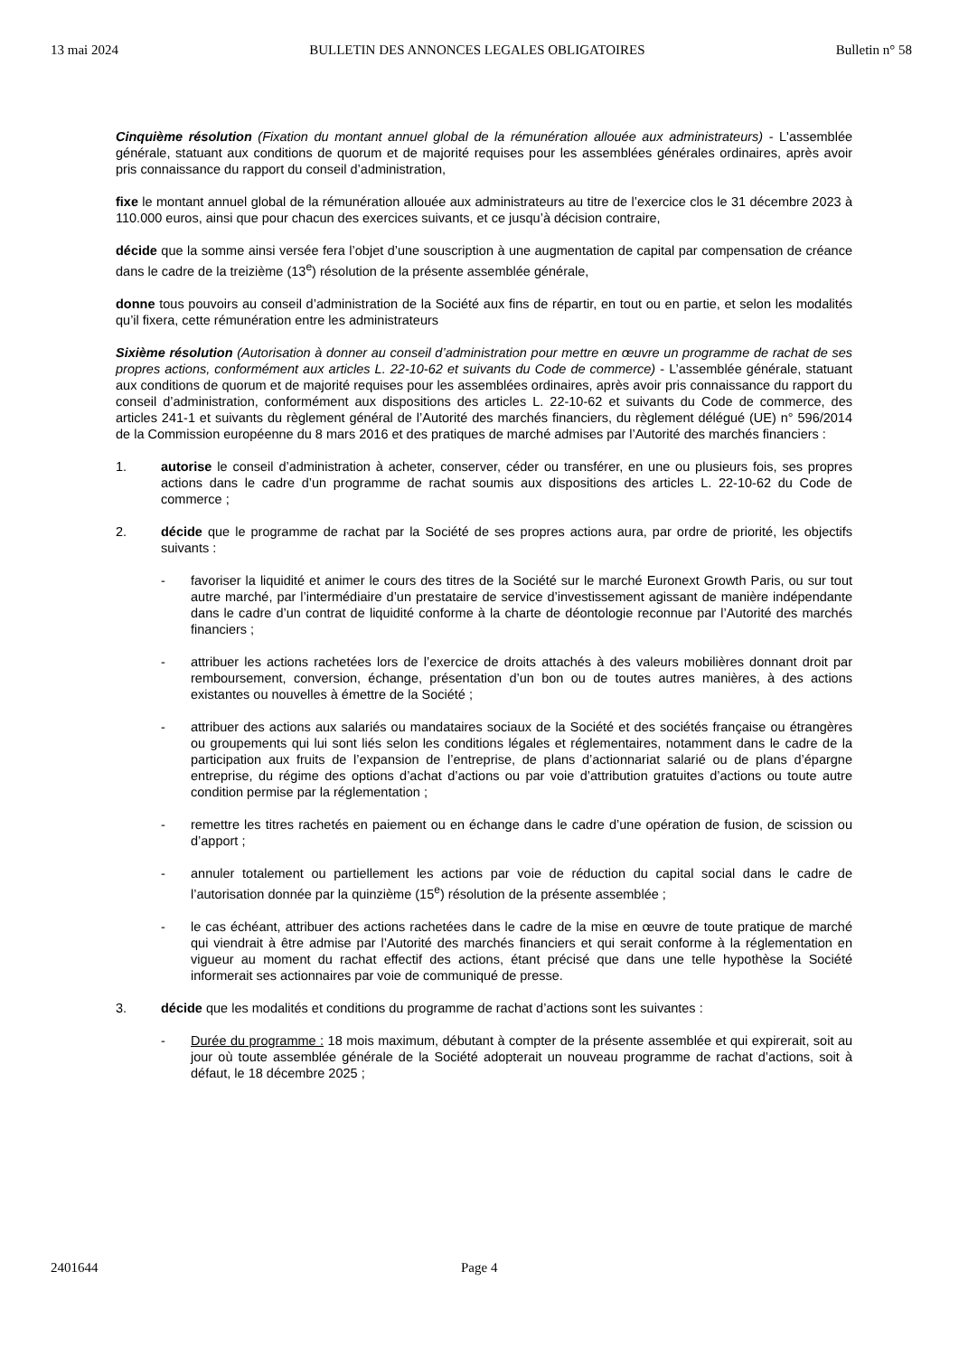13 mai 2024 BULLETIN DES ANNONCES LEGALES OBLIGATOIRES Bulletin n° 58
Cinquième résolution (Fixation du montant annuel global de la rémunération allouée aux administrateurs) - L'assemblée générale, statuant aux conditions de quorum et de majorité requises pour les assemblées générales ordinaires, après avoir pris connaissance du rapport du conseil d’administration,
fixe le montant annuel global de la rémunération allouée aux administrateurs au titre de l’exercice clos le 31 décembre 2023 à 110.000 euros, ainsi que pour chacun des exercices suivants, et ce jusqu’à décision contraire,
décide que la somme ainsi versée fera l’objet d’une souscription à une augmentation de capital par compensation de créance dans le cadre de la treizième (13<sup>e</sup>) résolution de la présente assemblée générale,
donne tous pouvoirs au conseil d’administration de la Société aux fins de répartir, en tout ou en partie, et selon les modalités qu’il fixera, cette rémunération entre les administrateurs
Sixième résolution (Autorisation à donner au conseil d’administration pour mettre en œuvre un programme de rachat de ses propres actions, conformément aux articles L. 22-10-62 et suivants du Code de commerce) - L’assemblée générale, statuant aux conditions de quorum et de majorité requises pour les assemblées ordinaires, après avoir pris connaissance du rapport du conseil d’administration, conformément aux dispositions des articles L. 22-10-62 et suivants du Code de commerce, des articles 241-1 et suivants du règlement général de l’Autorité des marchés financiers, du règlement délégué (UE) n° 596/2014 de la Commission européenne du 8 mars 2016 et des pratiques de marché admises par l’Autorité des marchés financiers :
1. autorise le conseil d’administration à acheter, conserver, céder ou transférer, en une ou plusieurs fois, ses propres actions dans le cadre d’un programme de rachat soumis aux dispositions des articles L. 22-10-62 du Code de commerce ;
2. décide que le programme de rachat par la Société de ses propres actions aura, par ordre de priorité, les objectifs suivants :
- favoriser la liquidité et animer le cours des titres de la Société sur le marché Euronext Growth Paris, ou sur tout autre marché, par l’intermédiaire d’un prestataire de service d’investissement agissant de manière indépendante dans le cadre d’un contrat de liquidité conforme à la charte de déontologie reconnue par l’Autorité des marchés financiers ;
- attribuer les actions rachetées lors de l’exercice de droits attachés à des valeurs mobilières donnant droit par remboursement, conversion, échange, présentation d’un bon ou de toutes autres manières, à des actions existantes ou nouvelles à émettre de la Société ;
- attribuer des actions aux salariés ou mandataires sociaux de la Société et des sociétés française ou étrangères ou groupements qui lui sont liés selon les conditions légales et réglementaires, notamment dans le cadre de la participation aux fruits de l’expansion de l’entreprise, de plans d’actionnariat salarié ou de plans d’épargne entreprise, du régime des options d’achat d’actions ou par voie d’attribution gratuites d’actions ou toute autre condition permise par la réglementation ;
- remettre les titres rachetés en paiement ou en échange dans le cadre d’une opération de fusion, de scission ou d’apport ;
- annuler totalement ou partiellement les actions par voie de réduction du capital social dans le cadre de l’autorisation donnée par la quinzième (15<sup>e</sup>) résolution de la présente assemblée ;
- le cas échéant, attribuer des actions rachetées dans le cadre de la mise en œuvre de toute pratique de marché qui viendrait à être admise par l’Autorité des marchés financiers et qui serait conforme à la réglementation en vigueur au moment du rachat effectif des actions, étant précisé que dans une telle hypothèse la Société informerait ses actionnaires par voie de communiqué de presse.
3. décide que les modalités et conditions du programme de rachat d’actions sont les suivantes :
- Durée du programme : 18 mois maximum, débutant à compter de la présente assemblée et qui expirerait, soit au jour où toute assemblée générale de la Société adopterait un nouveau programme de rachat d’actions, soit à défaut, le 18 décembre 2025 ;
2401644 Page 4